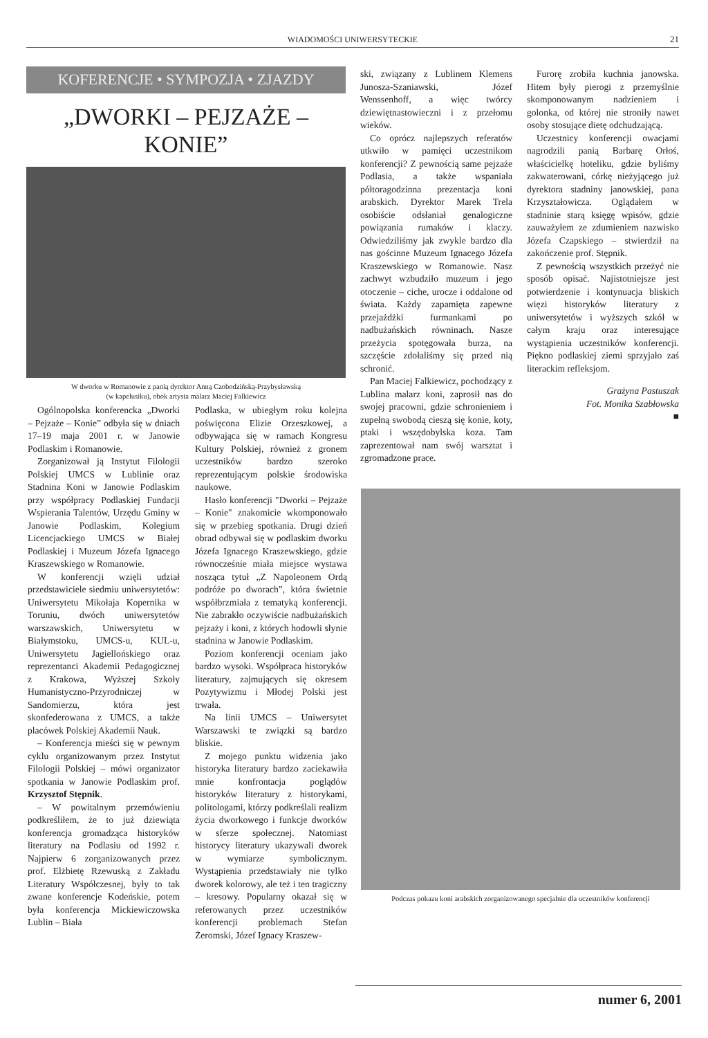WIADOMOŚCI UNIWERSYTECKIE 21
KOFERENCJE • SYMPOZJA • ZJAZDY
„DWORKI – PEJZAŻE – KONIE”
W dworku w Romanowie z panią dyrektor Anną Czobodzińską-Przybysławską
(w kapelusiku), obok artysta malarz Maciej Falkiewicz
Ogólnopolska konferencka „Dworki – Pejzaże – Konie” odbyła się w dniach 17–19 maja 2001 r. w Janowie Podlaskim i Romanowie.
Zorganizował ją Instytut Filologii Polskiej UMCS w Lublinie oraz Stadnina Koni w Janowie Podlaskim przy współpracy Podlaskiej Fundacji Wspierania Talentów, Urzędu Gminy w Janowie Podlaskim, Kolegium Licencjackiego UMCS w Białej Podlaskiej i Muzeum Józefa Ignacego Kraszewskiego w Romanowie.
W konferencji wzięli udział przedstawiciele siedmiu uniwersytetów: Uniwersytetu Mikołaja Kopernika w Toruniu, dwóch uniwersytetów warszawskich, Uniwersytetu w Białymstoku, UMCS-u, KUL-u, Uniwersytetu Jagiellońskiego oraz reprezentanci Akademii Pedagogicznej z Krakowa, Wyższej Szkoły Humanistyczno-Przyrodniczej w Sandomierzu, która jest skonfederowana z UMCS, a także placówek Polskiej Akademii Nauk.
– Konferencja mieści się w pewnym cyklu organizowanym przez Instytut Filologii Polskiej – mówi organizator spotkania w Janowie Podlaskim prof. Krzysztof Stępnik.
– W powitalnym przemówieniu podkreśliłem, że to już dziewiąta konferencja gromadząca historyków literatury na Podlasiu od 1992 r. Najpierw 6 zorganizowanych przez prof. Elżbietę Rzewuską z Zakładu Literatury Współczesnej, były to tak zwane konferencje Kodeńskie, potem była konferencja Mickiewiczowska Lublin – Biała
Podlaska, w ubiegłym roku kolejna poświęcona Elizie Orzeszkowej, a odbywająca się w ramach Kongresu Kultury Polskiej, również z gronem uczestników bardzo szeroko reprezentującym polskie środowiska naukowe.
Hasło konferencji "Dworki – Pejzaże – Konie" znakomicie wkomponowało się w przebieg spotkania. Drugi dzień obrad odbywał się w podlaskim dworku Józefa Ignacego Kraszewskiego, gdzie równocześnie miała miejsce wystawa nosząca tytuł „Z Napoleonem Ordą podróże po dworach”, która świetnie współbrzmiała z tematyką konferencji. Nie zabrakło oczywiście nadbużańskich pejzaży i koni, z których hodowli słynie stadnina w Janowie Podlaskim.
Poziom konferencji oceniam jako bardzo wysoki. Współpraca historyków literatury, zajmujących się okresem Pozytywizmu i Młodej Polski jest trwała.
Na linii UMCS – Uniwersytet Warszawski te związki są bardzo bliskie.
Z mojego punktu widzenia jako historyka literatury bardzo zaciekawiła mnie konfrontacja poglądów historyków literatury z historykami, politologami, którzy podkreślali realizm życia dworkowego i funkcje dworków w sferze społecznej. Natomiast historycy literatury ukazywali dworek w wymiarze symbolicznym. Wystąpienia przedstawiały nie tylko dworek kolorowy, ale też i ten tragiczny – kresowy. Popularny okazał się w referowanych przez uczestników konferencji problemach Stefan Żeromski, Józef Ignacy Kraszew-
ski, związany z Lublinem Klemens Junosza-Szaniawski, Józef Wenssenhoff, a więc twórcy dziewiętnastowieczni i z przełomu wieków.
Co oprócz najlepszych referatów utkwiło w pamięci uczestnikom konferencji? Z pewnością same pejzaże Podlasia, a także wspaniała półtoragodzinna prezentacja koni arabskich. Dyrektor Marek Trela osobiście odsłaniał genalogiczne powiązania rumaków i klaczy. Odwiedziliśmy jak zwykle bardzo dla nas gościnne Muzeum Ignacego Józefa Kraszewskiego w Romanowie. Nasz zachwyt wzbudziło muzeum i jego otoczenie – ciche, urocze i oddalone od świata. Każdy zapamięta zapewne przejażdżki furmankami po nadbużańskich równinach. Nasze przeżycia spotęgowała burza, na szczęście zdołaliśmy się przed nią schronić.
Pan Maciej Falkiewicz, pochodzący z Lublina malarz koni, zaprosił nas do swojej pracowni, gdzie schronieniem i zupełną swobodą cieszą się konie, koty, ptaki i wszędobylska koza. Tam zaprezentował nam swój warsztat i zgromadzone prace.
Furorę zrobiła kuchnia janowska. Hitem były pierogi z przemyślnie skomponowanym nadzieniem i golonka, od której nie stroniły nawet osoby stosujące dietę odchudzającą.
Uczestnicy konferencji owacjami nagrodzili panią Barbarę Orłoś, właścicielkę hoteliku, gdzie byliśmy zakwaterowani, córkę nieżyjącego już dyrektora stadniny janowskiej, pana Krzyształowicza. Oglądałem w stadninie starą księgę wpisów, gdzie zauważyłem ze zdumieniem nazwisko Józefa Czapskiego – stwierdził na zakończenie prof. Stępnik.
Z pewnością wszystkich przeżyć nie sposób opisać. Najistotniejsze jest potwierdzenie i kontynuacja bliskich więzi historyków literatury z uniwersytetów i wyższych szkół w całym kraju oraz interesujące wystąpienia uczestników konferencji. Piękno podlaskiej ziemi sprzyjało zaś literackim refleksjom.
Grażyna Pastuszak
Fot. Monika Szabłowska
■
Podczas pokazu koni arabskich zorganizowanego specjalnie dla uczestników konferencji
numer 6, 2001